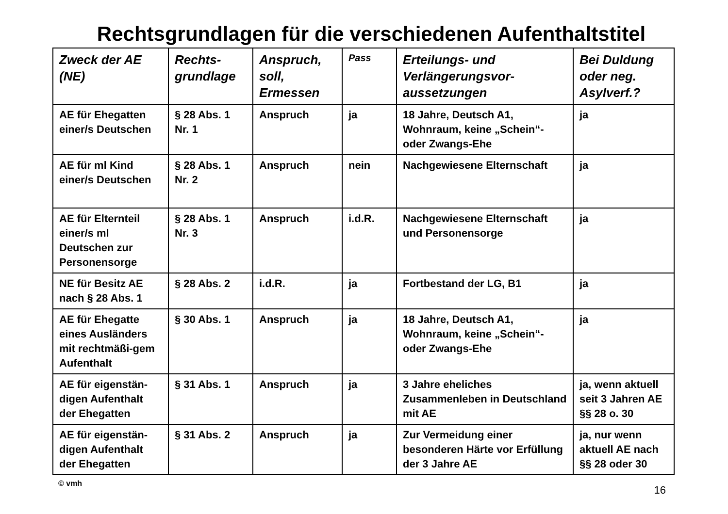Rechtsgrundlagen für die verschiedenen Aufenthaltstitel
| Zweck der AE (NE) | Rechts-grundlage | Anspruch, soll, Ermessen | Pass | Erteilungs- und Verlängerungsvor-aussetzungen | Bei Duldung oder neg. Asylverf.? |
| --- | --- | --- | --- | --- | --- |
| AE für Ehegatten einer/s Deutschen | § 28 Abs. 1 Nr. 1 | Anspruch | ja | 18 Jahre, Deutsch A1, Wohnraum, keine „Schein“- oder Zwangs-Ehe | ja |
| AE für ml Kind einer/s Deutschen | § 28 Abs. 1 Nr. 2 | Anspruch | nein | Nachgewiesene Elternschaft | ja |
| AE für Elternteil einer/s ml Deutschen zur Personensorge | § 28 Abs. 1 Nr. 3 | Anspruch | i.d.R. | Nachgewiesene Elternschaft und Personensorge | ja |
| NE für Besitz AE nach § 28 Abs. 1 | § 28 Abs. 2 | i.d.R. | ja | Fortbestand der LG, B1 | ja |
| AE für Ehegatte eines Ausländers mit rechtmäßi-gem Aufenthalt | § 30 Abs. 1 | Anspruch | ja | 18 Jahre, Deutsch A1, Wohnraum, keine „Schein“- oder Zwangs-Ehe | ja |
| AE für eigenstän-digen Aufenthalt der Ehegatten | § 31 Abs. 1 | Anspruch | ja | 3 Jahre eheliches Zusammenleben in Deutschland mit AE | ja, wenn aktuell seit 3 Jahren AE §§ 28 o. 30 |
| AE für eigenstän-digen Aufenthalt der Ehegatten | § 31 Abs. 2 | Anspruch | ja | Zur Vermeidung einer besonderen Härte vor Erfüllung der 3 Jahre AE | ja, nur wenn aktuell AE nach §§ 28 oder 30 |
© vmh 16